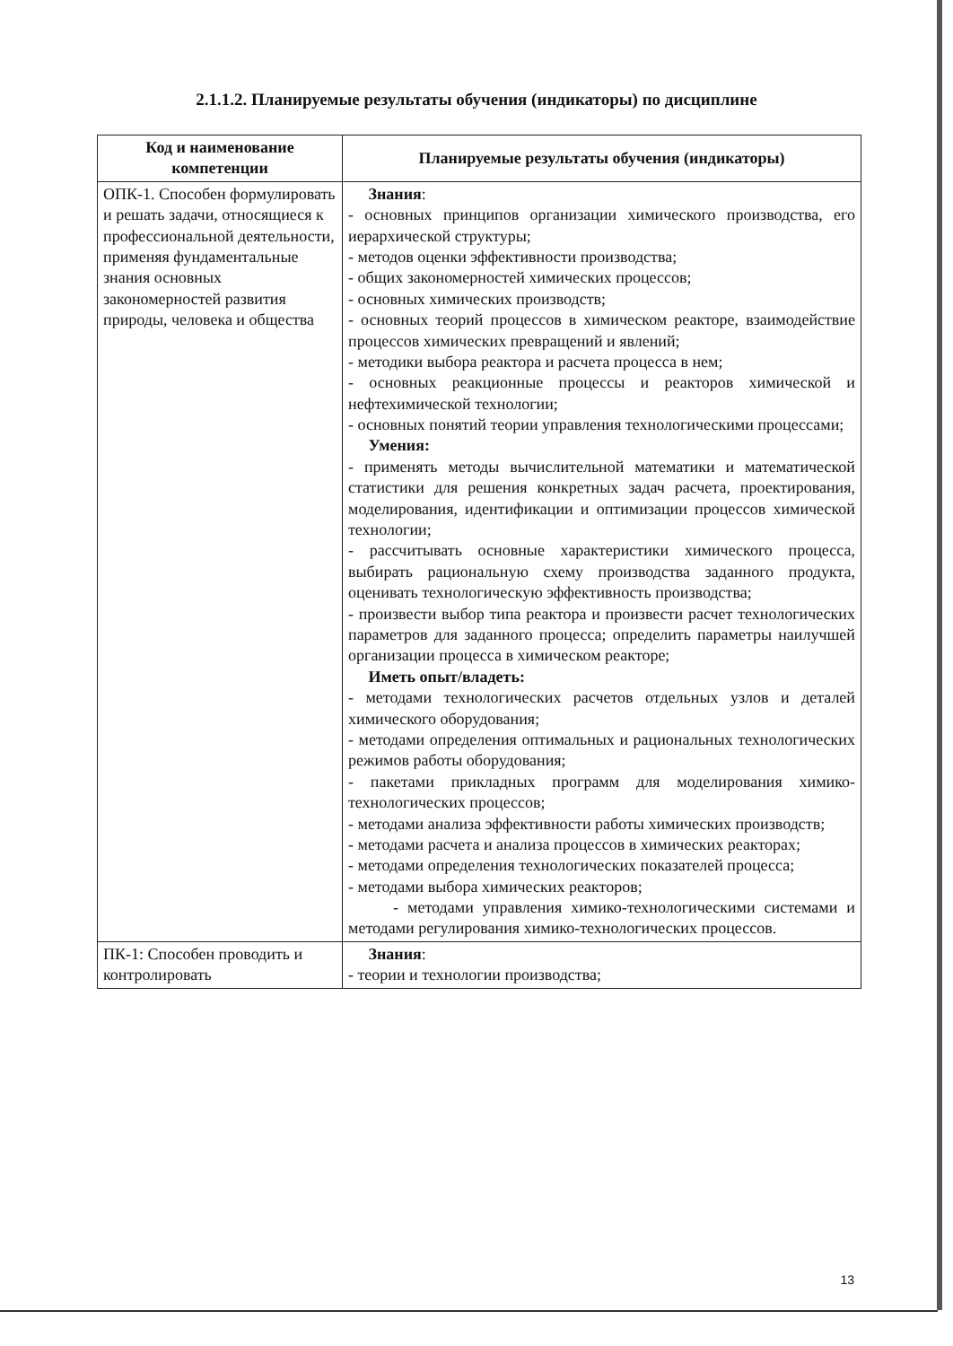2.1.1.2. Планируемые результаты обучения (индикаторы) по дисциплине
| Код и наименование компетенции | Планируемые результаты обучения (индикаторы) |
| --- | --- |
| ОПК-1. Способен формулировать и решать задачи, относящиеся к профессиональной деятельности, применяя фундаментальные знания основных закономерностей развития природы, человека и общества | Знания : - основных принципов организации химического производства, его иерархической структуры; - методов оценки эффективности производства; - общих закономерностей химических процессов; - основных химических производств; - основных теорий процессов в химическом реакторе, взаимодействие процессов химических превращений и явлений; - методики выбора реактора и расчета процесса в нем; - основных реакционные процессы и реакторов химической и нефтехимической технологии; - основных понятий теории управления технологическими процессами; Умения: - применять методы вычислительной математики и математической статистики для решения конкретных задач расчета, проектирования, моделирования, идентификации и оптимизации процессов химической технологии; - рассчитывать основные характеристики химического процесса, выбирать рациональную схему производства заданного продукта, оценивать технологическую эффективность производства; - произвести выбор типа реактора и произвести расчет технологических параметров для заданного процесса; определить параметры наилучшей организации процесса в химическом реакторе; Иметь опыт/владеть: - методами технологических расчетов отдельных узлов и деталей химического оборудования; - методами определения оптимальных и рациональных технологических режимов работы оборудования; - пакетами прикладных программ для моделирования химико-технологических процессов; - методами анализа эффективности работы химических производств; - методами расчета и анализа процессов в химических реакторах; - методами определения технологических показателей процесса; - методами выбора химических реакторов; - методами управления химико-технологическими системами и методами регулирования химико-технологических процессов. |
| ПК-1: Способен проводить и контролировать | Знания : - теории и технологии производства; |
13